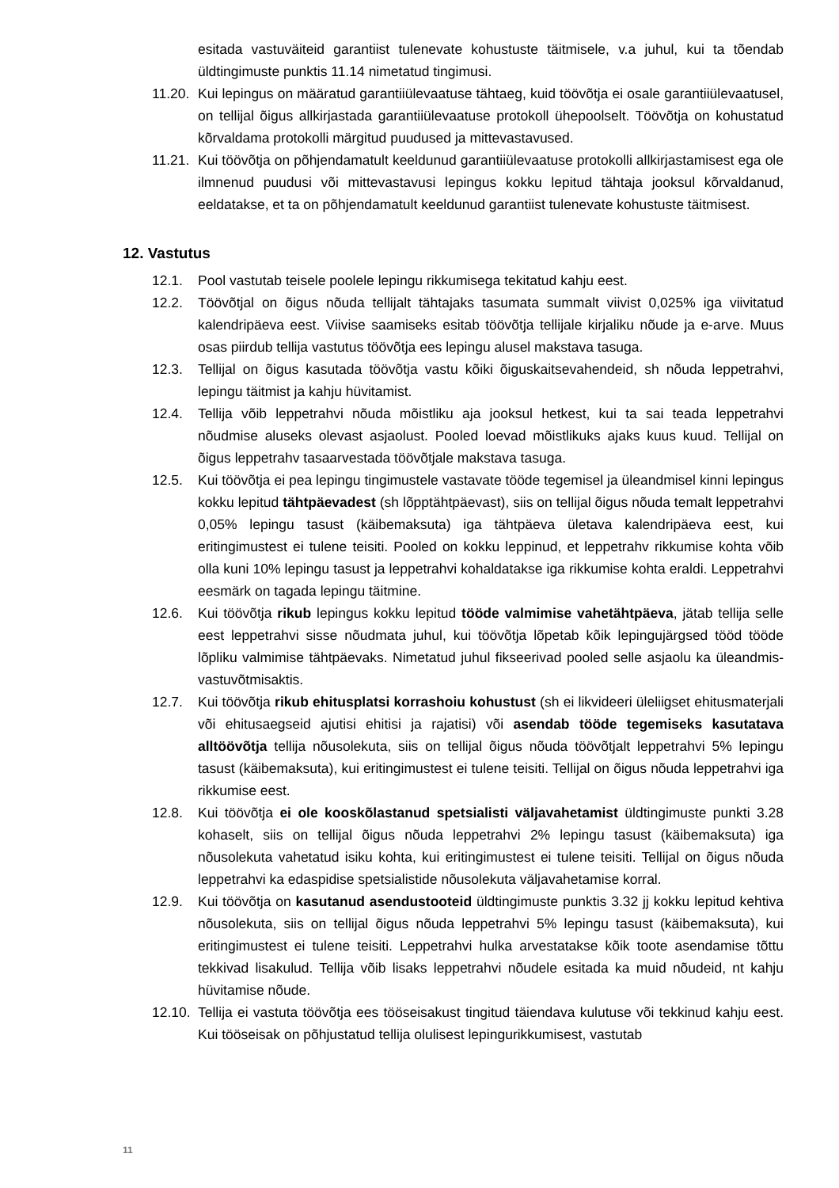esitada vastuväiteid garantiist tulenevate kohustuste täitmisele, v.a juhul, kui ta tõendab üldtingimuste punktis 11.14 nimetatud tingimusi.
11.20.
Kui lepingus on määratud garantiiülevaatuse tähtaeg, kuid töövõtja ei osale garantiiülevaatusel, on tellijal õigus allkirjastada garantiiülevaatuse protokoll ühepoolselt. Töövõtja on kohustatud kõrvaldama protokolli märgitud puudused ja mittevastavused.
11.21.
Kui töövõtja on põhjendamatult keeldunud garantiiülevaatuse protokolli allkirjastamisest ega ole ilmnenud puudusi või mittevastavusi lepingus kokku lepitud tähtaja jooksul kõrvaldanud, eeldatakse, et ta on põhjendamatult keeldunud garantiist tulenevate kohustuste täitmisest.
12. Vastutus
12.1. Pool vastutab teisele poolele lepingu rikkumisega tekitatud kahju eest.
12.2. Töövõtjal on õigus nõuda tellijalt tähtajaks tasumata summalt viivist 0,025% iga viivitatud kalendripäeva eest. Viivise saamiseks esitab töövõtja tellijale kirjaliku nõude ja e-arve. Muus osas piirdub tellija vastutus töövõtja ees lepingu alusel makstava tasuga.
12.3. Tellijal on õigus kasutada töövõtja vastu kõiki õiguskaitsevahendeid, sh nõuda leppetrahvi, lepingu täitmist ja kahju hüvitamist.
12.4. Tellija võib leppetrahvi nõuda mõistliku aja jooksul hetkest, kui ta sai teada leppetrahvi nõudmise aluseks olevast asjaolust. Pooled loevad mõistlikuks ajaks kuus kuud. Tellijal on õigus leppetrahv tasaarvestada töövõtjale makstava tasuga.
12.5. Kui töövõtja ei pea lepingu tingimustele vastavate tööde tegemisel ja üleandmisel kinni lepingus kokku lepitud tähtpäevadest (sh lõpptähtpäevast), siis on tellijal õigus nõuda temalt leppetrahvi 0,05% lepingu tasust (käibemaksuta) iga tähtpäeva ületava kalendripäeva eest, kui eritingimustest ei tulene teisiti. Pooled on kokku leppinud, et leppetrahv rikkumise kohta võib olla kuni 10% lepingu tasust ja leppetrahvi kohaldatakse iga rikkumise kohta eraldi. Leppetrahvi eesmärk on tagada lepingu täitmine.
12.6. Kui töövõtja rikub lepingus kokku lepitud tööde valmimise vahetähtpäeva, jätab tellija selle eest leppetrahvi sisse nõudmata juhul, kui töövõtja lõpetab kõik lepingujärgsed tööd tööde lõpliku valmimise tähtpäevaks. Nimetatud juhul fikseerivad pooled selle asjaolu ka üleandmis-vastuvõtmisaktis.
12.7. Kui töövõtja rikub ehitusplatsi korrashoiu kohustust (sh ei likvideeri üleliigset ehitusmaterjali või ehitusaegseid ajutisi ehitisi ja rajatisi) või asendab tööde tegemiseks kasutatava alltöövõtja tellija nõusolekuta, siis on tellijal õigus nõuda töövõtjalt leppetrahvi 5% lepingu tasust (käibemaksuta), kui eritingimustest ei tulene teisiti. Tellijal on õigus nõuda leppetrahvi iga rikkumise eest.
12.8. Kui töövõtja ei ole kooskõlastanud spetsialisti väljavahetamist üldtingimuste punkti 3.28 kohaselt, siis on tellijal õigus nõuda leppetrahvi 2% lepingu tasust (käibemaksuta) iga nõusolekuta vahetatud isiku kohta, kui eritingimustest ei tulene teisiti. Tellijal on õigus nõuda leppetrahvi ka edaspidise spetsialistide nõusolekuta väljavahetamise korral.
12.9. Kui töövõtja on kasutanud asendustooteid üldtingimuste punktis 3.32 jj kokku lepitud kehtiva nõusolekuta, siis on tellijal õigus nõuda leppetrahvi 5% lepingu tasust (käibemaksuta), kui eritingimustest ei tulene teisiti. Leppetrahvi hulka arvestatakse kõik toote asendamise tõttu tekkivad lisakulud. Tellija võib lisaks leppetrahvi nõudele esitada ka muid nõudeid, nt kahju hüvitamise nõude.
12.10.
Tellija ei vastuta töövõtja ees tööseisakust tingitud täiendava kulutuse või tekkinud kahju eest. Kui tööseisak on põhjustatud tellija olulisest lepingurikkumisest, vastutab
11